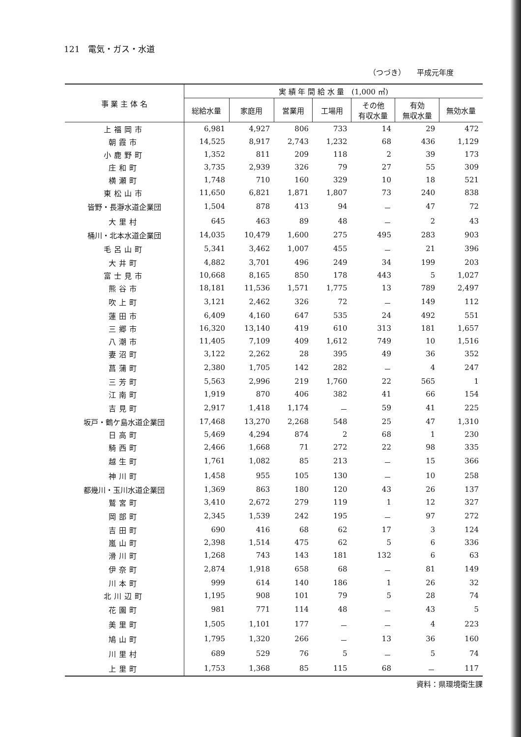121　電気・ガス・水道
（つづき）　　平成元年度
| 事 業 主 体 名 | 実 績 年 間 給 水 量 (1,000 ㎥) | | | | | | |
| --- | --- | --- | --- | --- | --- | --- | --- |
| | 総給水量 | 家庭用 | 営業用 | 工場用 | その他 有収水量 | 有効 無収水量 | 無効水量 |
| 上福岡市 | 6,981 | 4,927 | 806 | 733 | 14 | 29 | 472 |
| 朝霞市 | 14,525 | 8,917 | 2,743 | 1,232 | 68 | 436 | 1,129 |
| 小鹿野町 | 1,352 | 811 | 209 | 118 | 2 | 39 | 173 |
| 庄和町 | 3,735 | 2,939 | 326 | 79 | 27 | 55 | 309 |
| 横瀬町 | 1,748 | 710 | 160 | 329 | 10 | 18 | 521 |
| 東松山市 | 11,650 | 6,821 | 1,871 | 1,807 | 73 | 240 | 838 |
| 皆野・長瀞水道企業団 | 1,504 | 878 | 413 | 94 | － | 47 | 72 |
| 大里村 | 645 | 463 | 89 | 48 | － | 2 | 43 |
| 桶川・北本水道企業団 | 14,035 | 10,479 | 1,600 | 275 | 495 | 283 | 903 |
| 毛呂山町 | 5,341 | 3,462 | 1,007 | 455 | － | 21 | 396 |
| 大井町 | 4,882 | 3,701 | 496 | 249 | 34 | 199 | 203 |
| 富士見市 | 10,668 | 8,165 | 850 | 178 | 443 | 5 | 1,027 |
| 熊谷市 | 18,181 | 11,536 | 1,571 | 1,775 | 13 | 789 | 2,497 |
| 吹上町 | 3,121 | 2,462 | 326 | 72 | － | 149 | 112 |
| 蓮田市 | 6,409 | 4,160 | 647 | 535 | 24 | 492 | 551 |
| 三郷市 | 16,320 | 13,140 | 419 | 610 | 313 | 181 | 1,657 |
| 八潮市 | 11,405 | 7,109 | 409 | 1,612 | 749 | 10 | 1,516 |
| 妻沼町 | 3,122 | 2,262 | 28 | 395 | 49 | 36 | 352 |
| 菖蒲町 | 2,380 | 1,705 | 142 | 282 | － | 4 | 247 |
| 三芳町 | 5,563 | 2,996 | 219 | 1,760 | 22 | 565 | 1 |
| 江南町 | 1,919 | 870 | 406 | 382 | 41 | 66 | 154 |
| 吉見町 | 2,917 | 1,418 | 1,174 | － | 59 | 41 | 225 |
| 坂戸・鶴ケ島水道企業団 | 17,468 | 13,270 | 2,268 | 548 | 25 | 47 | 1,310 |
| 日高町 | 5,469 | 4,294 | 874 | 2 | 68 | 1 | 230 |
| 騎西町 | 2,466 | 1,668 | 71 | 272 | 22 | 98 | 335 |
| 越生町 | 1,761 | 1,082 | 85 | 213 | － | 15 | 366 |
| 神川町 | 1,458 | 955 | 105 | 130 | － | 10 | 258 |
| 都幾川・玉川水道企業団 | 1,369 | 863 | 180 | 120 | 43 | 26 | 137 |
| 鷲宮町 | 3,410 | 2,672 | 279 | 119 | 1 | 12 | 327 |
| 岡部町 | 2,345 | 1,539 | 242 | 195 | － | 97 | 272 |
| 吉田町 | 690 | 416 | 68 | 62 | 17 | 3 | 124 |
| 嵐山町 | 2,398 | 1,514 | 475 | 62 | 5 | 6 | 336 |
| 滑川町 | 1,268 | 743 | 143 | 181 | 132 | 6 | 63 |
| 伊奈町 | 2,874 | 1,918 | 658 | 68 | － | 81 | 149 |
| 川本町 | 999 | 614 | 140 | 186 | 1 | 26 | 32 |
| 北川辺町 | 1,195 | 908 | 101 | 79 | 5 | 28 | 74 |
| 花園町 | 981 | 771 | 114 | 48 | － | 43 | 5 |
| 美里町 | 1,505 | 1,101 | 177 | － | － | 4 | 223 |
| 鳩山町 | 1,795 | 1,320 | 266 | － | 13 | 36 | 160 |
| 川里村 | 689 | 529 | 76 | 5 | － | 5 | 74 |
| 上里町 | 1,753 | 1,368 | 85 | 115 | 68 | － | 117 |
資料：県環境衛生課